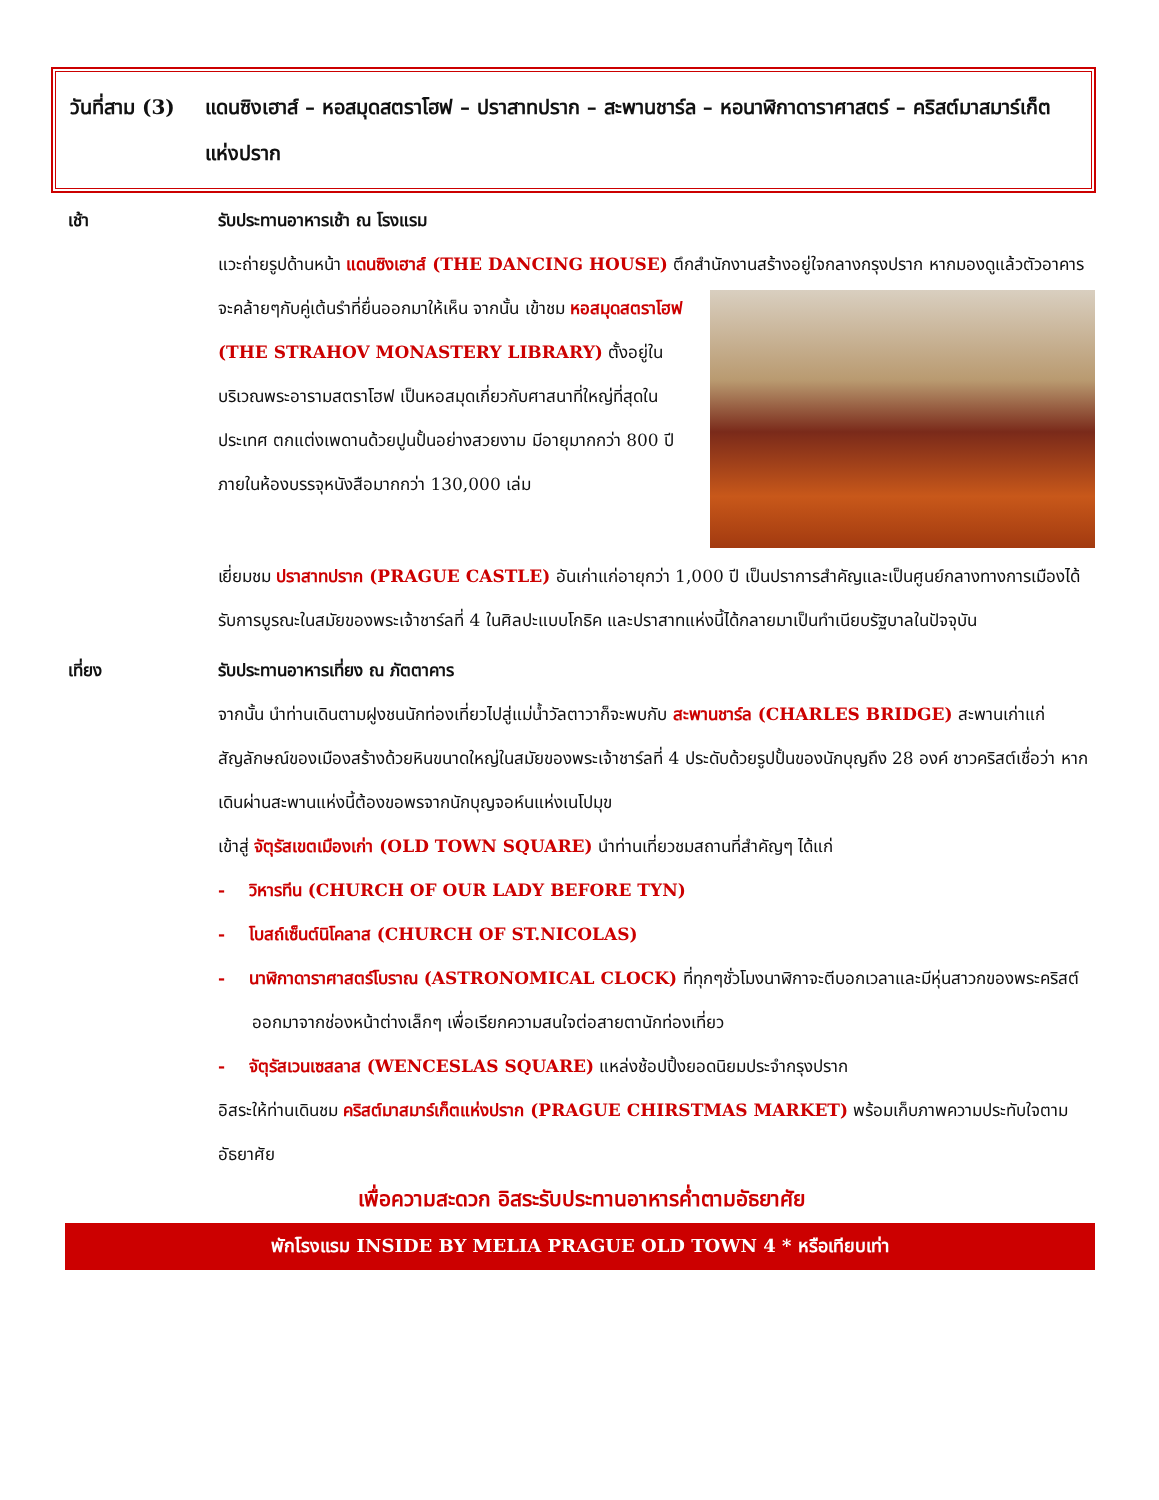วันที่สาม (3)
แดนซิงเฮาส์ – หอสมุดสตราโฮฟ – ปราสาทปราก – สะพานชาร์ล – หอนาฬิกาดาราศาสตร์ – คริสต์มาสมาร์เก็ตแห่งปราก
เช้า รับประทานอาหารเช้า ณ โรงแรม
แวะถ่ายรูปด้านหน้า แดนซิงเฮาส์ (THE DANCING HOUSE) ตึกสำนักงานสร้างอยู่ใจกลางกรุงปราก หาก
มองดูแล้วตัวอาคารจะคล้ายๆกับคู่เต้นรำที่ยื่นออกมาให้เห็น จากนั้น เข้าชม หอสมุดสตราโฮฟ (THE STRAHOV MONASTERY LIBRARY) ตั้งอยู่ในบริเวณพระอารามสตราโฮฟ เป็นหอสมุดเกี่ยวกับศาสนาที่ใหญ่ที่สุดในประเทศ ตกแต่งเพดานด้วยปูนปั้นอย่างสวยงาม มีอายุมากกว่า 800 ปี ภายในห้องบรรจุหนังสือมากกว่า 130,000 เล่ม
เยี่ยมชม ปราสาทปราก (PRAGUE CASTLE) อันเก่าแก่อายุกว่า 1,000 ปี เป็นปราการสำคัญและเป็นศูนย์กลางทางการเมืองได้รับการบูรณะในสมัยของพระเจ้าชาร์ลที่ 4 ในศิลปะแบบโกธิค และปราสาทแห่งนี้ได้กลายมาเป็นทำเนียบรัฐบาลในปัจจุบัน
เที่ยง รับประทานอาหารเที่ยง ณ ภัตตาคาร
จากนั้น นำท่านเดินตามฝูงชนนักท่องเที่ยวไปสู่แม่น้ำวัลตาวาก็จะพบกับ สะพานชาร์ล (CHARLES BRIDGE) สะพานเก่าแก่สัญลักษณ์ของเมืองสร้างด้วยหินขนาดใหญ่ในสมัยของพระเจ้าชาร์ลที่ 4 ประดับด้วยรูปปั้นของนักบุญถึง 28 องค์ ชาวคริสต์เชื่อว่า หากเดินผ่านสะพานแห่งนี้ต้องขอพรจากนักบุญจอห์นแห่งเนโปมุข
เข้าสู่ จัตุรัสเขตเมืองเก่า (OLD TOWN SQUARE) นำท่านเที่ยวชมสถานที่สำคัญๆ ได้แก่
- วิหารทีน (CHURCH OF OUR LADY BEFORE TYN)
- โบสถ์เซ็นต์นิโคลาส (CHURCH OF ST.NICOLAS)
- นาฬิกาดาราศาสตร์โบราณ (ASTRONOMICAL CLOCK) ที่ทุกๆชั่วโมงนาฬิกาจะตีบอกเวลาและมีหุ่นสาวกของพระคริสต์ออกมาจากช่องหน้าต่างเล็กๆ เพื่อเรียกความสนใจต่อสายตานักท่องเที่ยว
- จัตุรัสเวนเซสลาส (WENCESLAS SQUARE) แหล่งช้อปปิ้งยอดนิยมประจำกรุงปราก
อิสระให้ท่านเดินชม คริสต์มาสมาร์เก็ตแห่งปราก (PRAGUE CHIRSTMAS MARKET) พร้อมเก็บภาพความประทับใจตามอัธยาศัย
เพื่อความสะดวก อิสระรับประทานอาหารค่ำตามอัธยาศัย
พักโรงแรม INSIDE BY MELIA PRAGUE OLD TOWN 4 * หรือเทียบเท่า